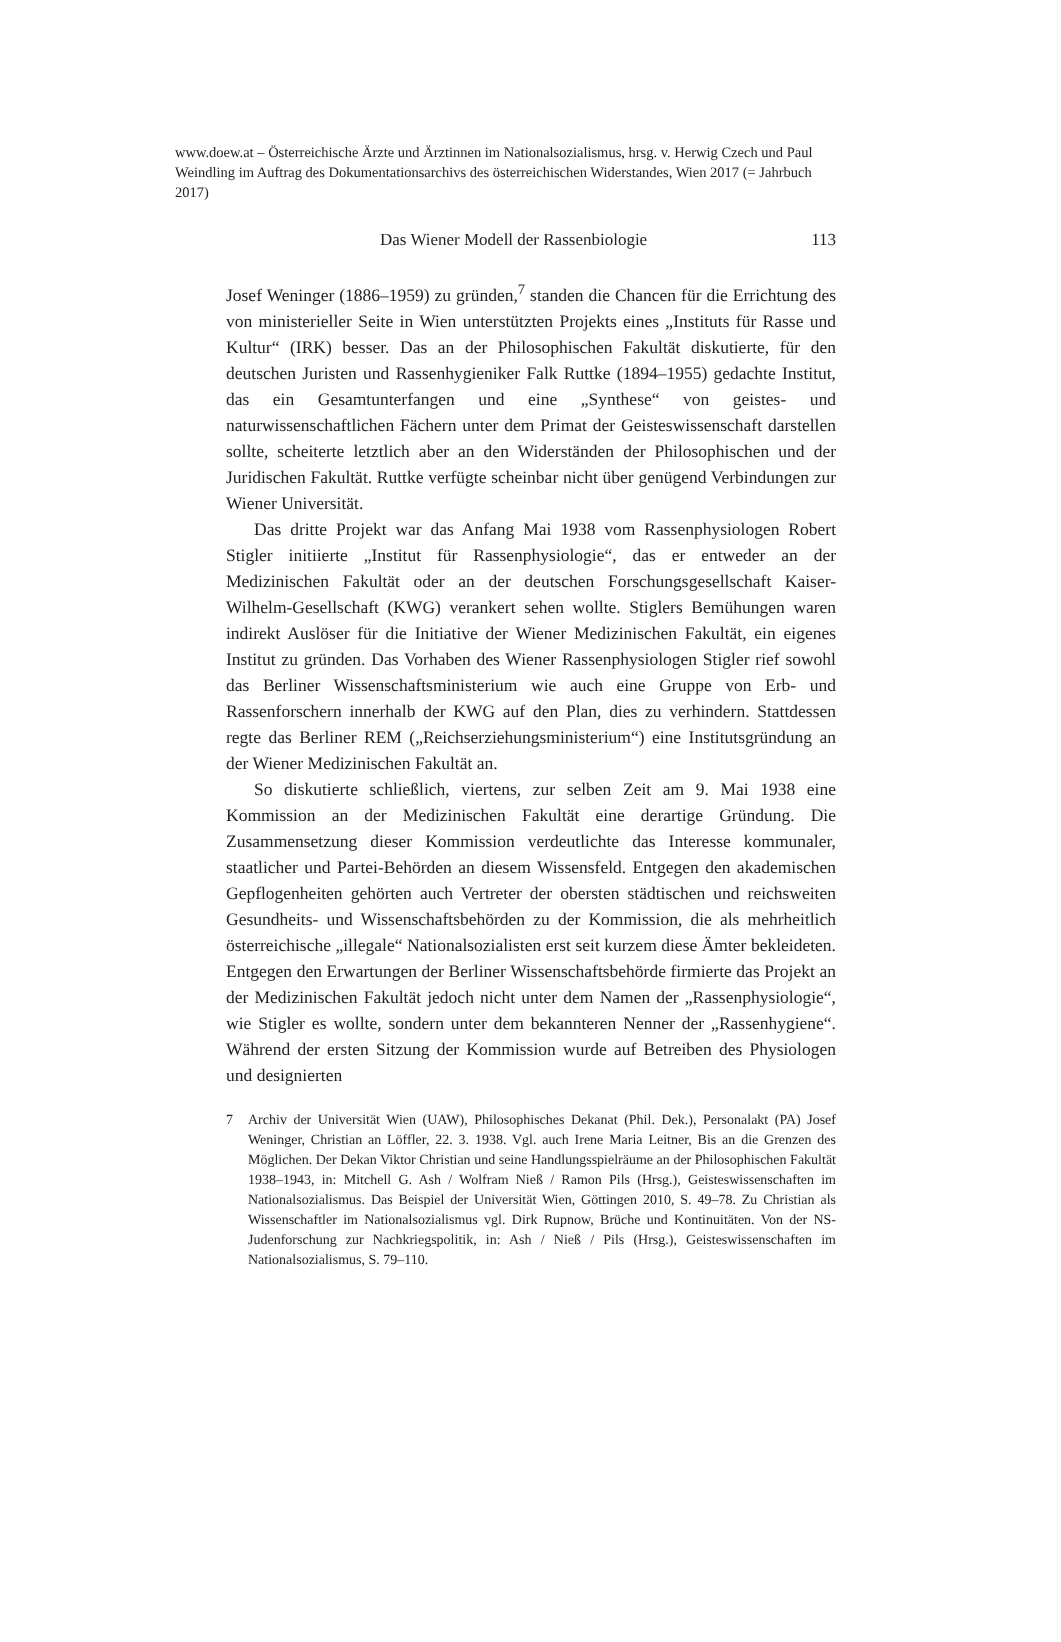www.doew.at – Österreichische Ärzte und Ärztinnen im Nationalsozialismus, hrsg. v. Herwig Czech und Paul Weindling im Auftrag des Dokumentationsarchivs des österreichischen Widerstandes, Wien 2017 (= Jahrbuch 2017)
Das Wiener Modell der Rassenbiologie 113
Josef Weninger (1886–1959) zu gründen,<sup>7</sup> standen die Chancen für die Errichtung des von ministerieller Seite in Wien unterstützten Projekts eines „Instituts für Rasse und Kultur“ (IRK) besser. Das an der Philosophischen Fakultät diskutierte, für den deutschen Juristen und Rassenhygieniker Falk Ruttke (1894–1955) gedachte Institut, das ein Gesamtunterfangen und eine „Synthese“ von geistes- und naturwissenschaftlichen Fächern unter dem Primat der Geisteswissenschaft darstellen sollte, scheiterte letztlich aber an den Widerständen der Philosophischen und der Juridischen Fakultät. Ruttke verfügte scheinbar nicht über genügend Verbindungen zur Wiener Universität.
Das dritte Projekt war das Anfang Mai 1938 vom Rassenphysiologen Robert Stigler initiierte „Institut für Rassenphysiologie“, das er entweder an der Medizinischen Fakultät oder an der deutschen Forschungsgesellschaft Kaiser-Wilhelm-Gesellschaft (KWG) verankert sehen wollte. Stiglers Bemühungen waren indirekt Auslöser für die Initiative der Wiener Medizinischen Fakultät, ein eigenes Institut zu gründen. Das Vorhaben des Wiener Rassenphysiologen Stigler rief sowohl das Berliner Wissenschaftsministerium wie auch eine Gruppe von Erb- und Rassenforschern innerhalb der KWG auf den Plan, dies zu verhindern. Stattdessen regte das Berliner REM („Reichserziehungsministerium“) eine Institutsgründung an der Wiener Medizinischen Fakultät an.
So diskutierte schließlich, viertens, zur selben Zeit am 9. Mai 1938 eine Kommission an der Medizinischen Fakultät eine derartige Gründung. Die Zusammensetzung dieser Kommission verdeutlichte das Interesse kommunaler, staatlicher und Partei-Behörden an diesem Wissensfeld. Entgegen den akademischen Gepflogenheiten gehörten auch Vertreter der obersten städtischen und reichsweiten Gesundheits- und Wissenschaftsbehörden zu der Kommission, die als mehrheitlich österreichische „illegale“ Nationalsozialisten erst seit kurzem diese Ämter bekleideten. Entgegen den Erwartungen der Berliner Wissenschaftsbehörde firmierte das Projekt an der Medizinischen Fakultät jedoch nicht unter dem Namen der „Rassenphysiologie“, wie Stigler es wollte, sondern unter dem bekannteren Nenner der „Rassenhygiene“. Während der ersten Sitzung der Kommission wurde auf Betreiben des Physiologen und designierten
7 Archiv der Universität Wien (UAW), Philosophisches Dekanat (Phil. Dek.), Personalakt (PA) Josef Weninger, Christian an Löffler, 22. 3. 1938. Vgl. auch Irene Maria Leitner, Bis an die Grenzen des Möglichen. Der Dekan Viktor Christian und seine Handlungsspielräume an der Philosophischen Fakultät 1938–1943, in: Mitchell G. Ash / Wolfram Nieß / Ramon Pils (Hrsg.), Geisteswissenschaften im Nationalsozialismus. Das Beispiel der Universität Wien, Göttingen 2010, S. 49–78. Zu Christian als Wissenschaftler im Nationalsozialismus vgl. Dirk Rupnow, Brüche und Kontinuitäten. Von der NS-Judenforschung zur Nachkriegspolitik, in: Ash / Nieß / Pils (Hrsg.), Geisteswissenschaften im Nationalsozialismus, S. 79–110.